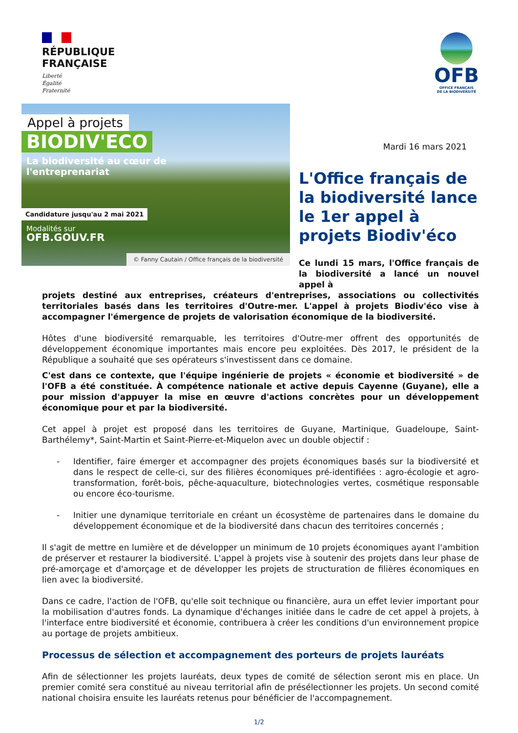RÉPUBLIQUE
FRANÇAISE
Liberté
Égalité
Fraternité
OFB
OFFICE FRANÇAIS
DE LA BIODIVERSITÉ
Appel à projets
BIODIV'ECO
La biodiversité au cœur de
l'entreprenariat
Candidature jusqu'au 2 mai 2021
Modalités sur
OFB.GOUV.FR
© Fanny Cautain / Office français de la biodiversité
Mardi 16 mars 2021
L'Office français de la biodiversité lance le 1er appel à projets Biodiv'éco
Ce lundi 15 mars, l'Office français de la biodiversité a lancé un nouvel appel à
projets destiné aux entreprises, créateurs d'entreprises, associations ou collectivités territoriales basés dans les territoires d'Outre-mer. L'appel à projets Biodiv'éco vise à accompagner l'émergence de projets de valorisation économique de la biodiversité.
Hôtes d'une biodiversité remarquable, les territoires d'Outre-mer offrent des opportunités de développement économique importantes mais encore peu exploitées. Dès 2017, le président de la République a souhaité que ses opérateurs s'investissent dans ce domaine.
C'est dans ce contexte, que l'équipe ingénierie de projets « économie et biodiversité » de l'OFB a été constituée. À compétence nationale et active depuis Cayenne (Guyane), elle a pour mission d'appuyer la mise en œuvre d'actions concrètes pour un développement économique pour et par la biodiversité.
Cet appel à projet est proposé dans les territoires de Guyane, Martinique, Guadeloupe, Saint-Barthélemy*, Saint-Martin et Saint-Pierre-et-Miquelon avec un double objectif :
- Identifier, faire émerger et accompagner des projets économiques basés sur la biodiversité et dans le respect de celle-ci, sur des filières économiques pré-identifiées : agro-écologie et agro-transformation, forêt-bois, pêche-aquaculture, biotechnologies vertes, cosmétique responsable ou encore éco-tourisme.
- Initier une dynamique territoriale en créant un écosystème de partenaires dans le domaine du développement économique et de la biodiversité dans chacun des territoires concernés ;
Il s'agit de mettre en lumière et de développer un minimum de 10 projets économiques ayant l'ambition de préserver et restaurer la biodiversité. L'appel à projets vise à soutenir des projets dans leur phase de pré-amorçage et d'amorçage et de développer les projets de structuration de filières économiques en lien avec la biodiversité.
Dans ce cadre, l'action de l'OFB, qu'elle soit technique ou financière, aura un effet levier important pour la mobilisation d'autres fonds. La dynamique d'échanges initiée dans le cadre de cet appel à projets, à l'interface entre biodiversité et économie, contribuera à créer les conditions d'un environnement propice au portage de projets ambitieux.
Processus de sélection et accompagnement des porteurs de projets lauréats
Afin de sélectionner les projets lauréats, deux types de comité de sélection seront mis en place. Un premier comité sera constitué au niveau territorial afin de présélectionner les projets. Un second comité national choisira ensuite les lauréats retenus pour bénéficier de l'accompagnement.
1/2